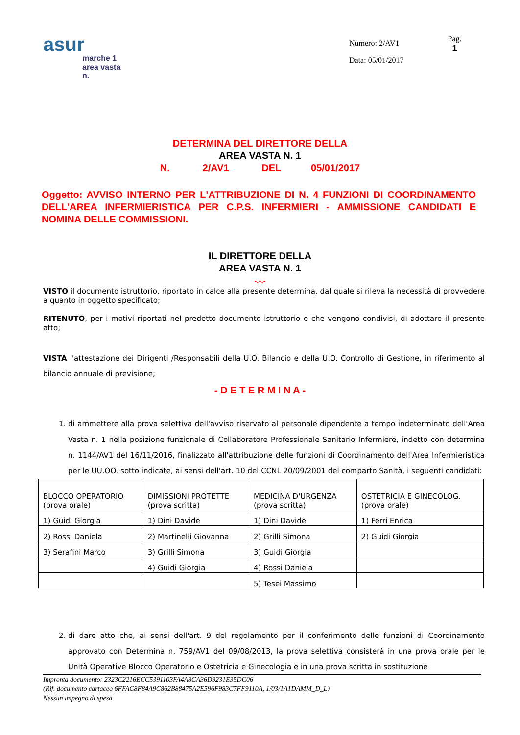asur
marche 1
area vasta n.
Numero: 2/AV1
Data: 05/01/2017
Pag.
1
DETERMINA DEL DIRETTORE DELLA
AREA VASTA N. 1
N. 2/AV1 DEL 05/01/2017
Oggetto: AVVISO INTERNO PER L'ATTRIBUZIONE DI N. 4 FUNZIONI DI COORDINAMENTO DELL'AREA INFERMIERISTICA PER C.P.S. INFERMIERI - AMMISSIONE CANDIDATI E NOMINA DELLE COMMISSIONI.
IL DIRETTORE DELLA
AREA VASTA N. 1
-.-.-
VISTO il documento istruttorio, riportato in calce alla presente determina, dal quale si rileva la necessità di provvedere a quanto in oggetto specificato;
RITENUTO, per i motivi riportati nel predetto documento istruttorio e che vengono condivisi, di adottare il presente atto;
VISTA l'attestazione dei Dirigenti /Responsabili della U.O. Bilancio e della U.O. Controllo di Gestione, in riferimento al bilancio annuale di previsione;
- D E T E R M I N A -
1. di ammettere alla prova selettiva dell'avviso riservato al personale dipendente a tempo indeterminato dell'Area Vasta n. 1 nella posizione funzionale di Collaboratore Professionale Sanitario Infermiere, indetto con determina n. 1144/AV1 del 16/11/2016, finalizzato all'attribuzione delle funzioni di Coordinamento dell'Area Infermieristica per le UU.OO. sotto indicate, ai sensi dell'art. 10 del CCNL 20/09/2001 del comparto Sanità, i seguenti candidati:
| BLOCCO OPERATORIO (prova orale) | DIMISSIONI PROTETTE (prova scritta) | MEDICINA D'URGENZA (prova scritta) | OSTETRICIA E GINECOLOG. (prova orale) |
| 1) Guidi Giorgia | 1) Dini Davide | 1) Dini Davide | 1) Ferri Enrica |
| 2) Rossi Daniela | 2) Martinelli Giovanna | 2) Grilli Simona | 2) Guidi Giorgia |
| 3) Serafini Marco | 3) Grilli Simona | 3) Guidi Giorgia | |
| | 4) Guidi Giorgia | 4) Rossi Daniela | |
| | | 5) Tesei Massimo | |
2. di dare atto che, ai sensi dell'art. 9 del regolamento per il conferimento delle funzioni di Coordinamento approvato con Determina n. 759/AV1 del 09/08/2013, la prova selettiva consisterà in una prova orale per le Unità Operative Blocco Operatorio e Ostetricia e Ginecologia e in una prova scritta in sostituzione
Impronta documento: 2323C2216ECC5391103FA4A8CA36D9231E35DC06
(Rif. documento cartaceo 6FFAC8F84A9C862B88475A2E596F983C7FF9110A, 1/03/1A1DAMM_D_L)
Nessun impegno di spesa